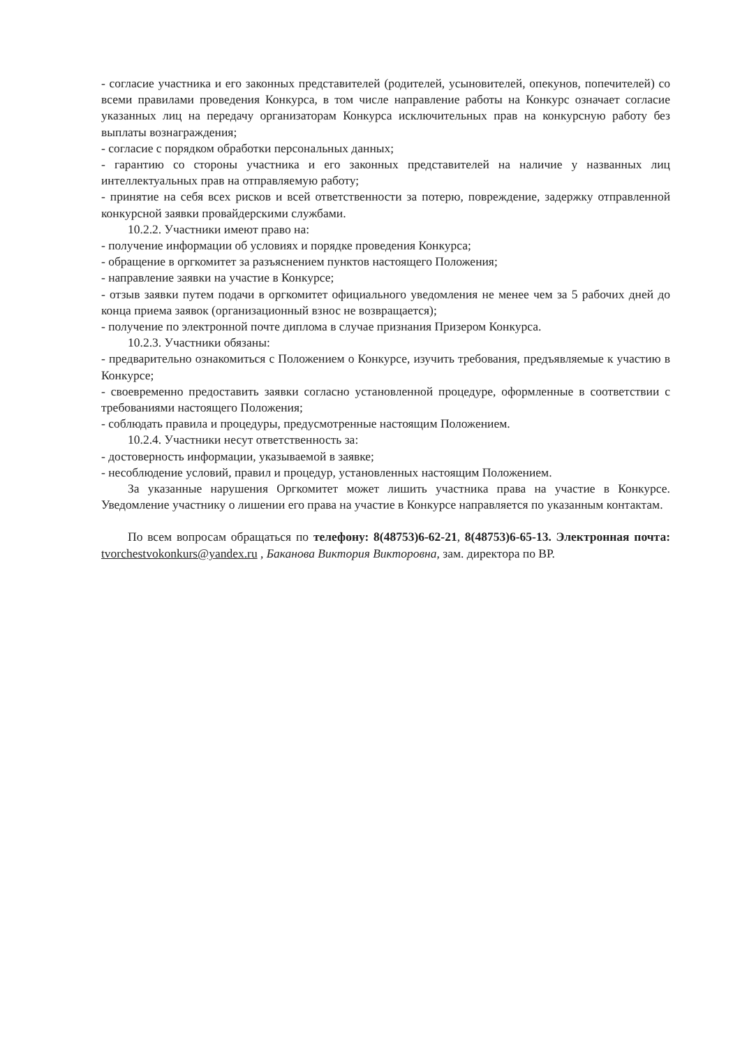- согласие участника и его законных представителей (родителей, усыновителей, опекунов, попечителей) со всеми правилами проведения Конкурса, в том числе направление работы на Конкурс означает согласие указанных лиц на передачу организаторам Конкурса исключительных прав на конкурсную работу без выплаты вознаграждения;
- согласие с порядком обработки персональных данных;
- гарантию со стороны участника и его законных представителей на наличие у названных лиц интеллектуальных прав на отправляемую работу;
- принятие на себя всех рисков и всей ответственности за потерю, повреждение, задержку отправленной конкурсной заявки провайдерскими службами.
10.2.2. Участники имеют право на:
- получение информации об условиях и порядке проведения Конкурса;
- обращение в оргкомитет за разъяснением пунктов настоящего Положения;
- направление заявки на участие в Конкурсе;
- отзыв заявки путем подачи в оргкомитет официального уведомления не менее чем за 5 рабочих дней до конца приема заявок (организационный взнос не возвращается);
- получение по электронной почте диплома в случае признания Призером Конкурса.
10.2.3. Участники обязаны:
- предварительно ознакомиться с Положением о Конкурсе, изучить требования, предъявляемые к участию в Конкурсе;
- своевременно предоставить заявки согласно установленной процедуре, оформленные в соответствии с требованиями настоящего Положения;
- соблюдать правила и процедуры, предусмотренные настоящим Положением.
10.2.4. Участники несут ответственность за:
- достоверность информации, указываемой в заявке;
- несоблюдение условий, правил и процедур, установленных настоящим Положением.
За указанные нарушения Оргкомитет может лишить участника права на участие в Конкурсе. Уведомление участнику о лишении его права на участие в Конкурсе направляется по указанным контактам.
По всем вопросам обращаться по телефону: 8(48753)6-62-21, 8(48753)6-65-13. Электронная почта: tvorchestvokonkurs@yandex.ru , Баканова Виктория Викторовна, зам. директора по ВР.